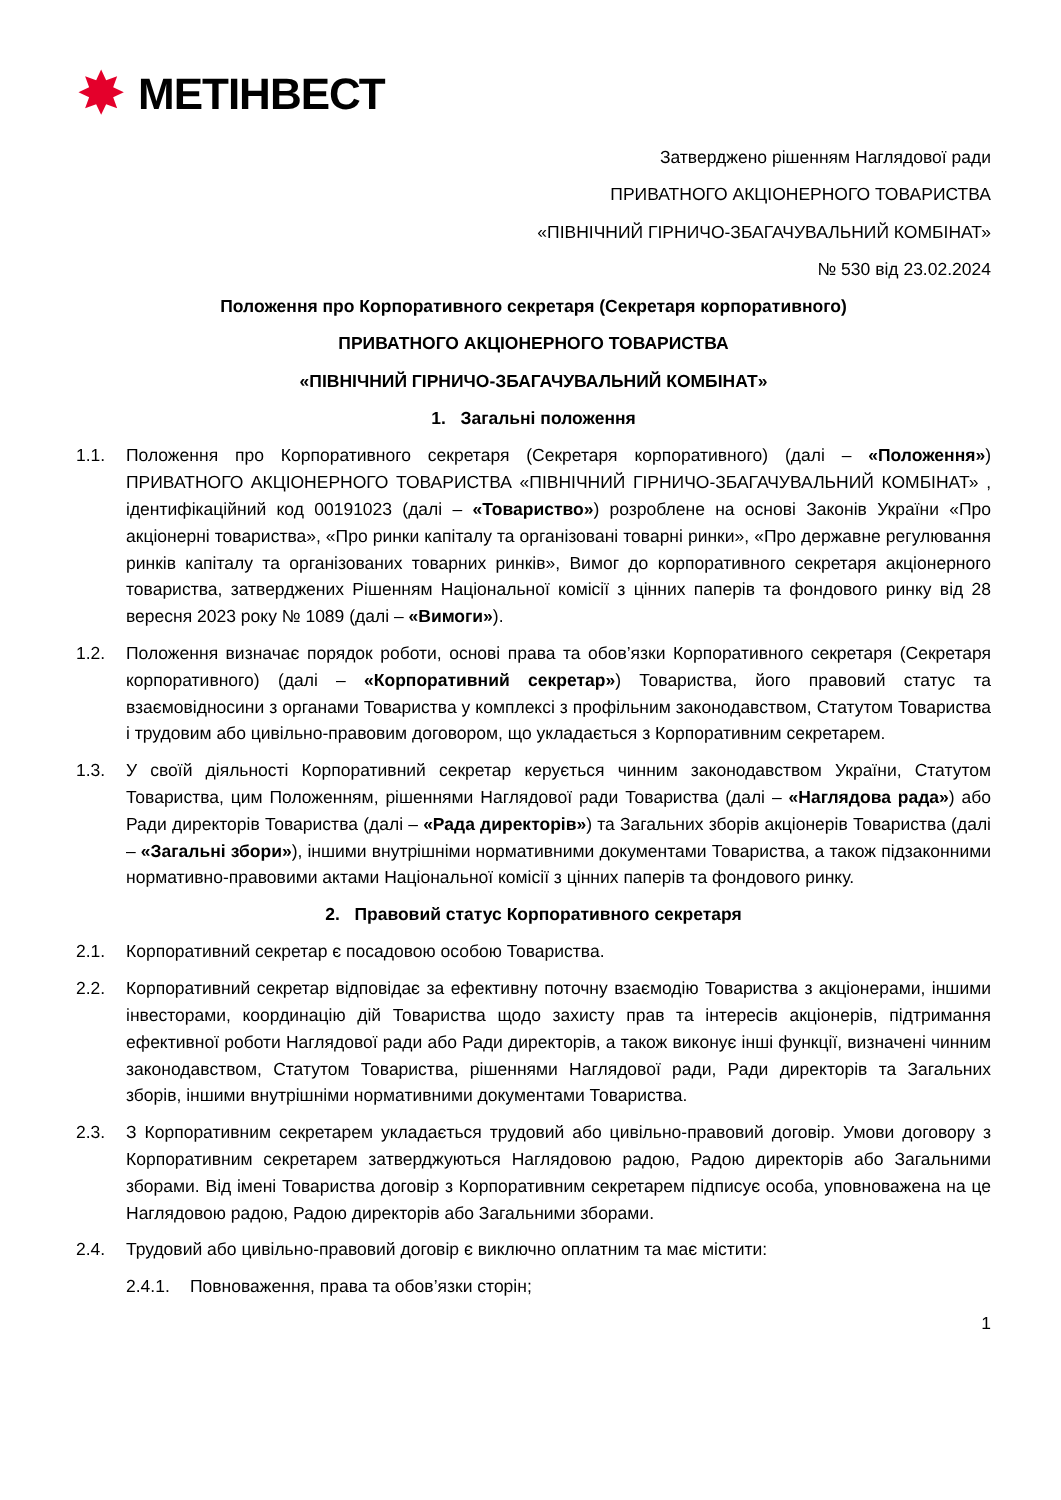✸ МЕТІНВЕСТ
Затверджено рішенням Наглядової ради
ПРИВАТНОГО АКЦІОНЕРНОГО ТОВАРИСТВА
«ПІВНІЧНИЙ ГІРНИЧО-ЗБАГАЧУВАЛЬНИЙ КОМБІНАТ»
№ 530 від 23.02.2024
Положення про Корпоративного секретаря (Секретаря корпоративного)
ПРИВАТНОГО АКЦІОНЕРНОГО ТОВАРИСТВА
«ПІВНІЧНИЙ ГІРНИЧО-ЗБАГАЧУВАЛЬНИЙ КОМБІНАТ»
1. Загальні положення
1.1. Положення про Корпоративного секретаря (Секретаря корпоративного) (далі – «Положення») ПРИВАТНОГО АКЦІОНЕРНОГО ТОВАРИСТВА «ПІВНІЧНИЙ ГІРНИЧО-ЗБАГАЧУВАЛЬНИЙ КОМБІНАТ» , ідентифікаційний код 00191023 (далі – «Товариство») розроблене на основі Законів України «Про акціонерні товариства», «Про ринки капіталу та організовані товарні ринки», «Про державне регулювання ринків капіталу та організованих товарних ринків», Вимог до корпоративного секретаря акціонерного товариства, затверджених Рішенням Національної комісії з цінних паперів та фондового ринку від 28 вересня 2023 року № 1089 (далі – «Вимоги»).
1.2. Положення визначає порядок роботи, основі права та обов’язки Корпоративного секретаря (Секретаря корпоративного) (далі – «Корпоративний секретар») Товариства, його правовий статус та взаємовідносини з органами Товариства у комплексі з профільним законодавством, Статутом Товариства і трудовим або цивільно-правовим договором, що укладається з Корпоративним секретарем.
1.3. У своїй діяльності Корпоративний секретар керується чинним законодавством України, Статутом Товариства, цим Положенням, рішеннями Наглядової ради Товариства (далі – «Наглядова рада») або Ради директорів Товариства (далі – «Рада директорів») та Загальних зборів акціонерів Товариства (далі – «Загальні збори»), іншими внутрішніми нормативними документами Товариства, а також підзаконними нормативно-правовими актами Національної комісії з цінних паперів та фондового ринку.
2. Правовий статус Корпоративного секретаря
2.1. Корпоративний секретар є посадовою особою Товариства.
2.2. Корпоративний секретар відповідає за ефективну поточну взаємодію Товариства з акціонерами, іншими інвесторами, координацію дій Товариства щодо захисту прав та інтересів акціонерів, підтримання ефективної роботи Наглядової ради або Ради директорів, а також виконує інші функції, визначені чинним законодавством, Статутом Товариства, рішеннями Наглядової ради, Ради директорів та Загальних зборів, іншими внутрішніми нормативними документами Товариства.
2.3. З Корпоративним секретарем укладається трудовий або цивільно-правовий договір. Умови договору з Корпоративним секретарем затверджуються Наглядовою радою, Радою директорів або Загальними зборами. Від імені Товариства договір з Корпоративним секретарем підписує особа, уповноважена на це Наглядовою радою, Радою директорів або Загальними зборами.
2.4. Трудовий або цивільно-правовий договір є виключно оплатним та має містити:
2.4.1. Повноваження, права та обов’язки сторін;
1